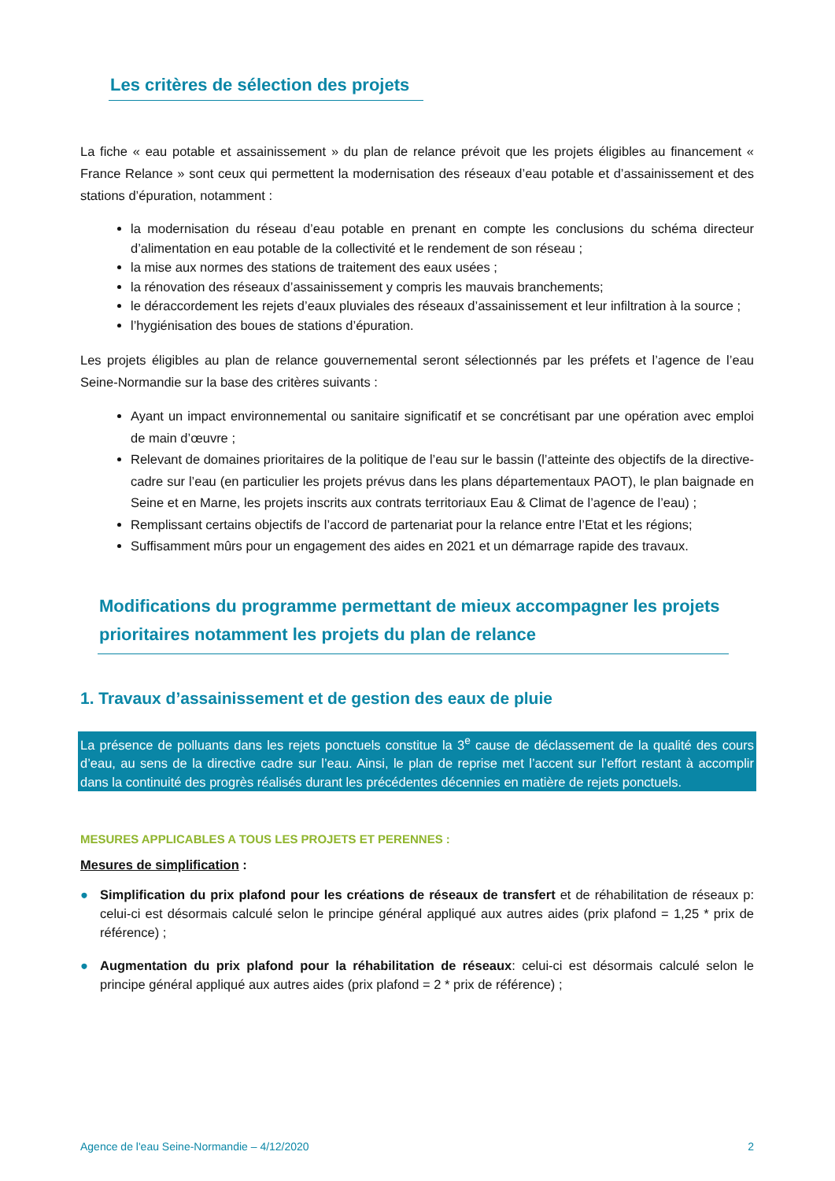Les critères de sélection des projets
La fiche « eau potable et assainissement » du plan de relance prévoit que les projets éligibles au financement « France Relance » sont ceux qui permettent la modernisation des réseaux d’eau potable et d’assainissement et des stations d’épuration, notamment :
la modernisation du réseau d’eau potable en prenant en compte les conclusions du schéma directeur d’alimentation en eau potable de la collectivité et le rendement de son réseau ;
la mise aux normes des stations de traitement des eaux usées ;
la rénovation des réseaux d’assainissement y compris les mauvais branchements;
le déraccordement les rejets d’eaux pluviales des réseaux d’assainissement et leur infiltration à la source ;
l’hygiénisation des boues de stations d’épuration.
Les projets éligibles au plan de relance gouvernemental seront sélectionnés par les préfets et l’agence de l’eau Seine-Normandie sur la base des critères suivants :
Ayant un impact environnemental ou sanitaire significatif et se concrétisant par une opération avec emploi de main d’œuvre ;
Relevant de domaines prioritaires de la politique de l’eau sur le bassin (l’atteinte des objectifs de la directive-cadre sur l’eau (en particulier les projets prévus dans les plans départementaux PAOT), le plan baignade en Seine et en Marne, les projets inscrits aux contrats territoriaux Eau & Climat de l’agence de l’eau) ;
Remplissant certains objectifs de l’accord de partenariat pour la relance entre l’Etat et les régions;
Suffisamment mûrs pour un engagement des aides en 2021 et un démarrage rapide des travaux.
Modifications du programme permettant de mieux accompagner les projets prioritaires notamment les projets du plan de relance
1. Travaux d’assainissement et de gestion des eaux de pluie
La présence de polluants dans les rejets ponctuels constitue la 3<sup>e</sup> cause de déclassement de la qualité des cours d’eau, au sens de la directive cadre sur l’eau. Ainsi, le plan de reprise met l’accent sur l’effort restant à accomplir dans la continuité des progrès réalisés durant les précédentes décennies en matière de rejets ponctuels.
MESURES APPLICABLES A TOUS LES PROJETS ET PERENNES :
Mesures de simplification :
● Simplification du prix plafond pour les créations de réseaux de transfert et de réhabilitation de réseaux p: celui-ci est désormais calculé selon le principe général appliqué aux autres aides (prix plafond = 1,25 * prix de référence) ;
● Augmentation du prix plafond pour la réhabilitation de réseaux: celui-ci est désormais calculé selon le principe général appliqué aux autres aides (prix plafond = 2 * prix de référence) ;
Agence de l'eau Seine-Normandie – 4/12/2020 2